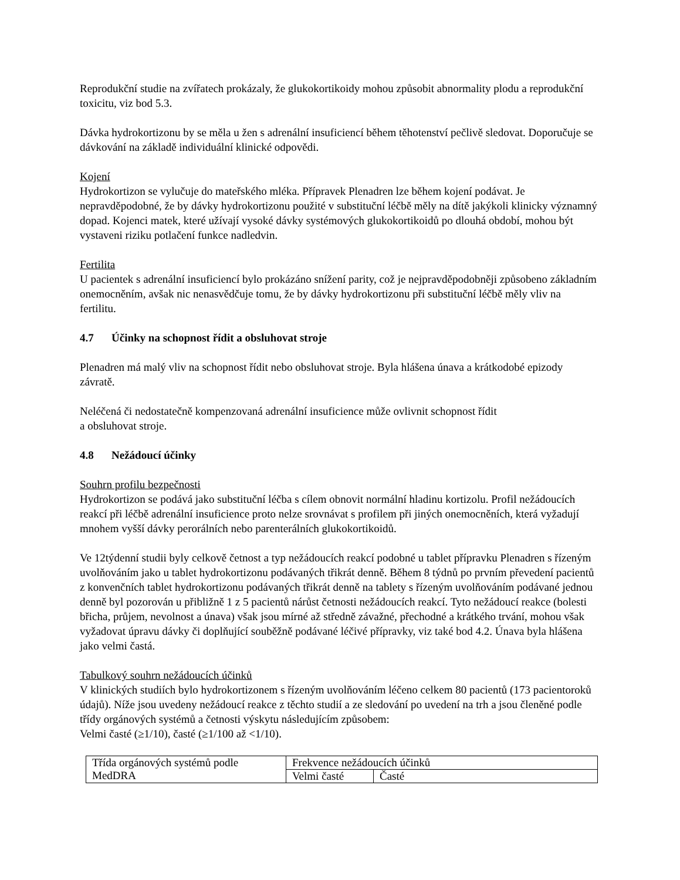Reprodukční studie na zvířatech prokázaly, že glukokortikoidy mohou způsobit abnormality plodu a reprodukční toxicitu, viz bod 5.3.
Dávka hydrokortizonu by se měla u žen s adrenální insuficiencí během těhotenství pečlivě sledovat. Doporučuje se dávkování na základě individuální klinické odpovědi.
Kojení
Hydrokortizon se vylučuje do mateřského mléka. Přípravek Plenadren lze během kojení podávat. Je nepravděpodobné, že by dávky hydrokortizonu použité v substituční léčbě měly na dítě jakýkoli klinicky významný dopad. Kojenci matek, které užívají vysoké dávky systémových glukokortikoidů po dlouhá období, mohou být vystaveni riziku potlačení funkce nadledvin.
Fertilita
U pacientek s adrenální insuficiencí bylo prokázáno snížení parity, což je nejpravděpodobněji způsobeno základním onemocněním, avšak nic nenasvědčuje tomu, že by dávky hydrokortizonu při substituční léčbě měly vliv na fertilitu.
4.7 Účinky na schopnost řídit a obsluhovat stroje
Plenadren má malý vliv na schopnost řídit nebo obsluhovat stroje. Byla hlášena únava a krátkodobé epizody závratě.
Neléčená či nedostatečně kompenzovaná adrenální insuficience může ovlivnit schopnost řídit
a obsluhovat stroje.
4.8 Nežádoucí účinky
Souhrn profilu bezpečnosti
Hydrokortizon se podává jako substituční léčba s cílem obnovit normální hladinu kortizolu. Profil nežádoucích reakcí při léčbě adrenální insuficience proto nelze srovnávat s profilem při jiných onemocněních, která vyžadují mnohem vyšší dávky perorálních nebo parenterálních glukokortikoidů.
Ve 12týdenní studii byly celkově četnost a typ nežádoucích reakcí podobné u tablet přípravku Plenadren s řízeným uvolňováním jako u tablet hydrokortizonu podávaných třikrát denně. Během 8 týdnů po prvním převedení pacientů z konvenčních tablet hydrokortizonu podávaných třikrát denně na tablety s řízeným uvolňováním podávané jednou denně byl pozorován u přibližně 1 z 5 pacientů nárůst četnosti nežádoucích reakcí. Tyto nežádoucí reakce (bolesti břicha, průjem, nevolnost a únava) však jsou mírné až středně závažné, přechodné a krátkého trvání, mohou však vyžadovat úpravu dávky či doplňující souběžně podávané léčivé přípravky, viz také bod 4.2. Únava byla hlášena jako velmi častá.
Tabulkový souhrn nežádoucích účinků
V klinických studiích bylo hydrokortizonem s řízeným uvolňováním léčeno celkem 80 pacientů (173 pacientoroků údajů). Níže jsou uvedeny nežádoucí reakce z těchto studií a ze sledování po uvedení na trh a jsou členěné podle třídy orgánových systémů a četnosti výskytu následujícím způsobem:
Velmi časté (≥1/10), časté (≥1/100 až <1/10).
| Třída orgánových systémů podle MedDRA | Frekvence nežádoucích účinků | |
| | Velmi časté | Časté |